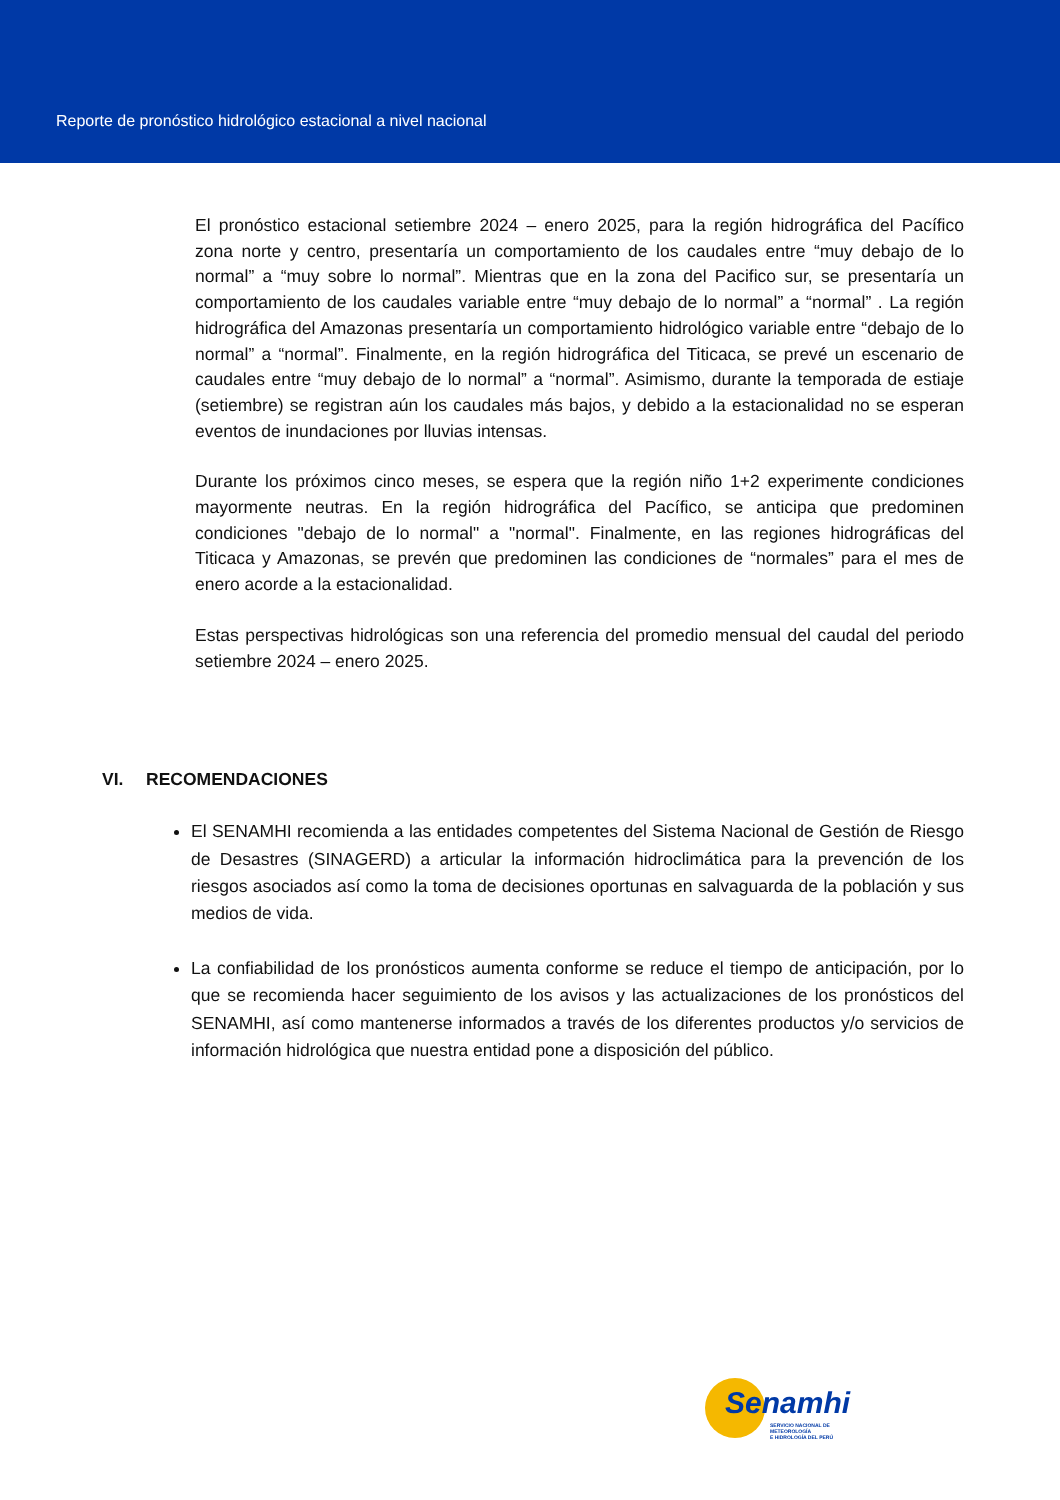Reporte de pronóstico hidrológico estacional a nivel nacional
El pronóstico estacional setiembre 2024 – enero 2025, para la región hidrográfica del Pacífico zona norte y centro, presentaría un comportamiento de los caudales entre “muy debajo de lo normal” a “muy sobre lo normal”. Mientras que en la zona del Pacifico sur, se presentaría un comportamiento de los caudales variable entre “muy debajo de lo normal” a “normal” . La región hidrográfica del Amazonas presentaría un comportamiento hidrológico variable entre “debajo de lo normal” a “normal”. Finalmente, en la región hidrográfica del Titicaca, se prevé un escenario de caudales entre “muy debajo de lo normal” a “normal”. Asimismo, durante la temporada de estiaje (setiembre) se registran aún los caudales más bajos, y debido a la estacionalidad no se esperan eventos de inundaciones por lluvias intensas.
Durante los próximos cinco meses, se espera que la región niño 1+2 experimente condiciones mayormente neutras. En la región hidrográfica del Pacífico, se anticipa que predominen condiciones "debajo de lo normal" a "normal". Finalmente, en las regiones hidrográficas del Titicaca y Amazonas, se prevén que predominen las condiciones de “normales” para el mes de enero acorde a la estacionalidad.
Estas perspectivas hidrológicas son una referencia del promedio mensual del caudal del periodo setiembre 2024 – enero 2025.
VI. RECOMENDACIONES
El SENAMHI recomienda a las entidades competentes del Sistema Nacional de Gestión de Riesgo de Desastres (SINAGERD) a articular la información hidroclimática para la prevención de los riesgos asociados así como la toma de decisiones oportunas en salvaguarda de la población y sus medios de vida.
La confiabilidad de los pronósticos aumenta conforme se reduce el tiempo de anticipación, por lo que se recomienda hacer seguimiento de los avisos y las actualizaciones de los pronósticos del SENAMHI, así como mantenerse informados a través de los diferentes productos y/o servicios de información hidrológica que nuestra entidad pone a disposición del público.
Senamhi
SERVICIO NACIONAL DE METEOROLOGÍA
E HIDROLOGÍA DEL PERÚ